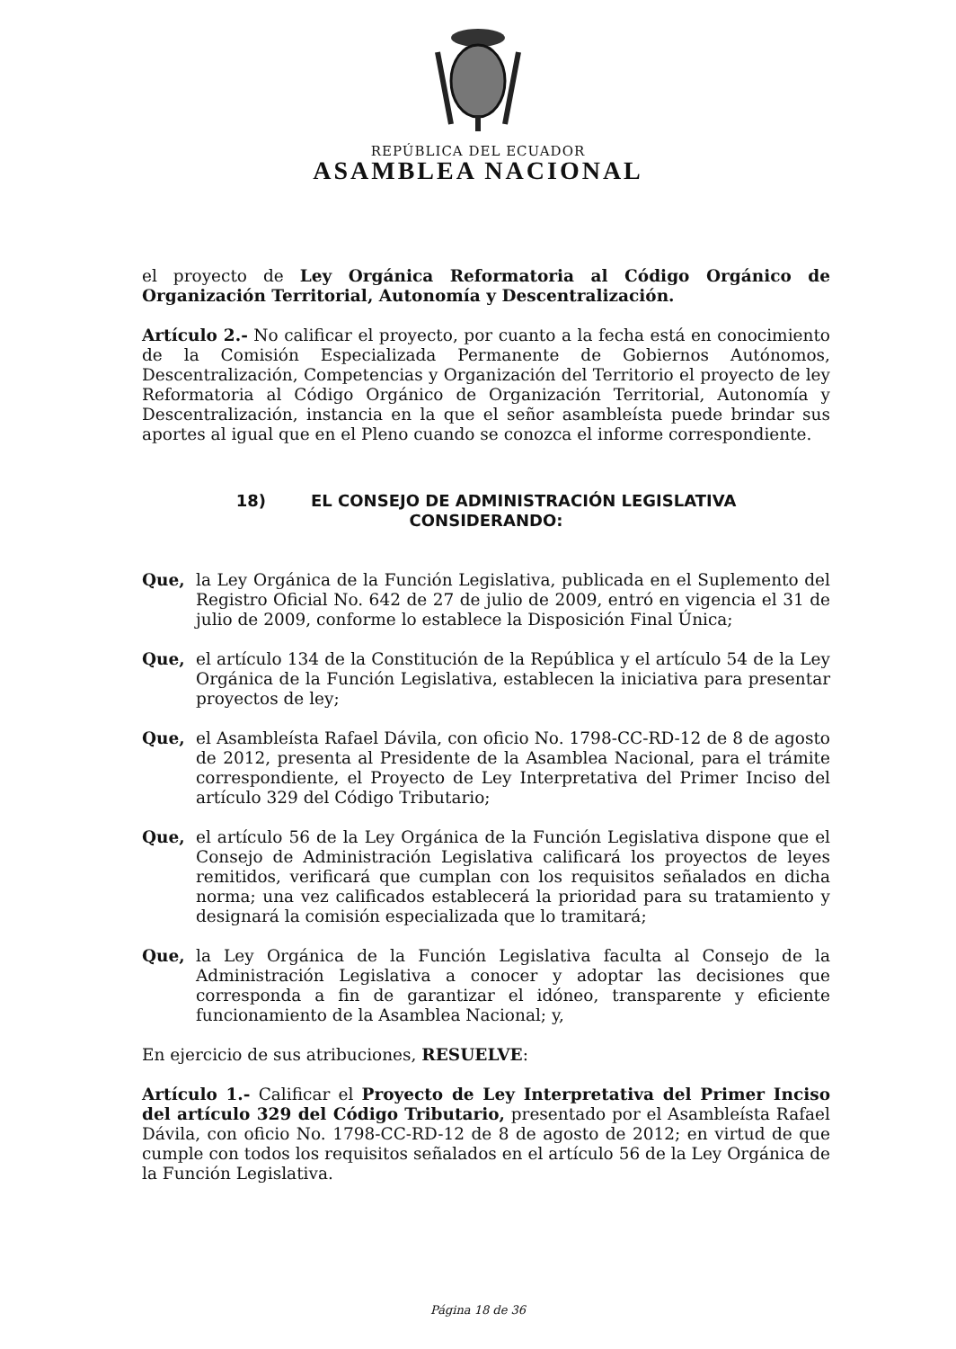REPÚBLICA DEL ECUADOR
ASAMBLEA NACIONAL
el proyecto de Ley Orgánica Reformatoria al Código Orgánico de Organización Territorial, Autonomía y Descentralización.
Artículo 2.- No calificar el proyecto, por cuanto a la fecha está en conocimiento de la Comisión Especializada Permanente de Gobiernos Autónomos, Descentralización, Competencias y Organización del Territorio el proyecto de ley Reformatoria al Código Orgánico de Organización Territorial, Autonomía y Descentralización, instancia en la que el señor asambleísta puede brindar sus aportes al igual que en el Pleno cuando se conozca el informe correspondiente.
18) EL CONSEJO DE ADMINISTRACIÓN LEGISLATIVA
CONSIDERANDO:
Que, la Ley Orgánica de la Función Legislativa, publicada en el Suplemento del Registro Oficial No. 642 de 27 de julio de 2009, entró en vigencia el 31 de julio de 2009, conforme lo establece la Disposición Final Única;
Que, el artículo 134 de la Constitución de la República y el artículo 54 de la Ley Orgánica de la Función Legislativa, establecen la iniciativa para presentar proyectos de ley;
Que, el Asambleísta Rafael Dávila, con oficio No. 1798-CC-RD-12 de 8 de agosto de 2012, presenta al Presidente de la Asamblea Nacional, para el trámite correspondiente, el Proyecto de Ley Interpretativa del Primer Inciso del artículo 329 del Código Tributario;
Que, el artículo 56 de la Ley Orgánica de la Función Legislativa dispone que el Consejo de Administración Legislativa calificará los proyectos de leyes remitidos, verificará que cumplan con los requisitos señalados en dicha norma; una vez calificados establecerá la prioridad para su tratamiento y designará la comisión especializada que lo tramitará;
Que, la Ley Orgánica de la Función Legislativa faculta al Consejo de la Administración Legislativa a conocer y adoptar las decisiones que corresponda a fin de garantizar el idóneo, transparente y eficiente funcionamiento de la Asamblea Nacional; y,
En ejercicio de sus atribuciones, RESUELVE:
Artículo 1.- Calificar el Proyecto de Ley Interpretativa del Primer Inciso del artículo 329 del Código Tributario, presentado por el Asambleísta Rafael Dávila, con oficio No. 1798-CC-RD-12 de 8 de agosto de 2012; en virtud de que cumple con todos los requisitos señalados en el artículo 56 de la Ley Orgánica de la Función Legislativa.
Página 18 de 36